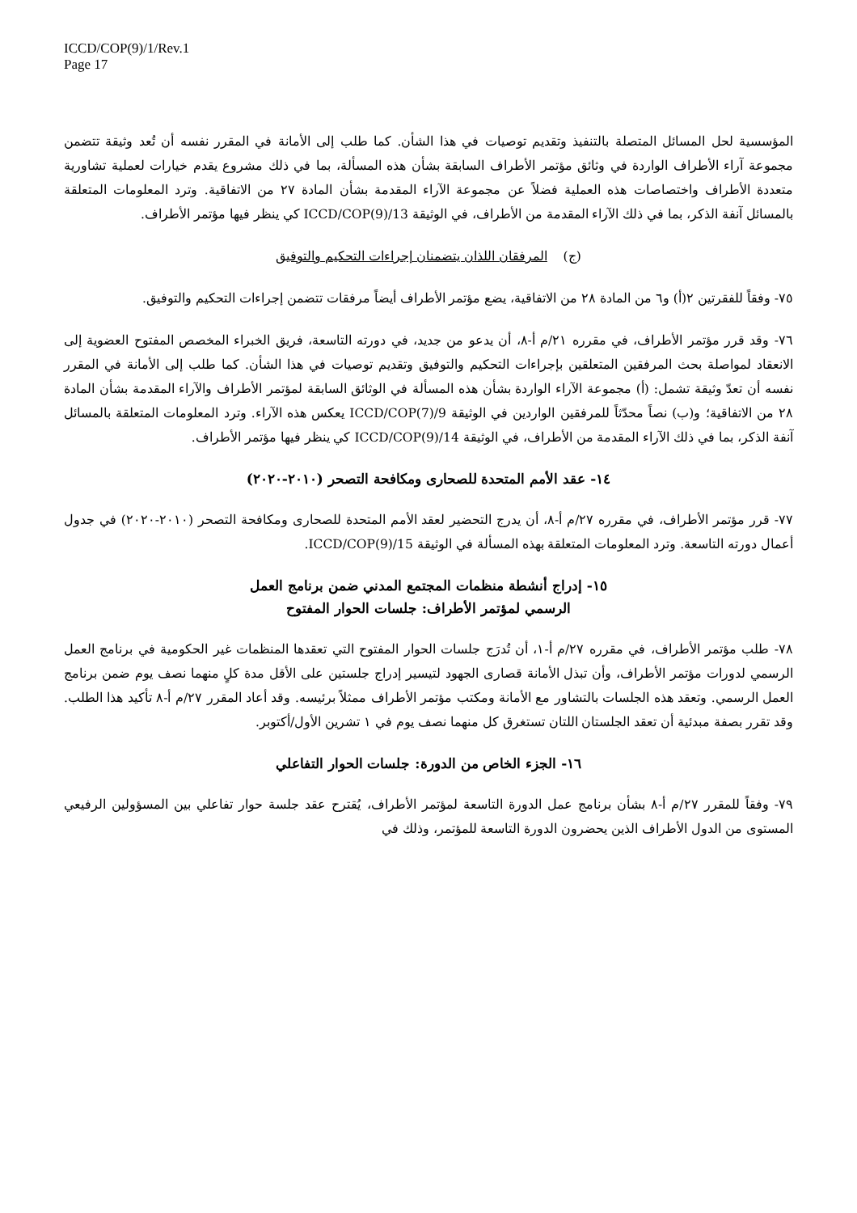ICCD/COP(9)/1/Rev.1
Page 17
المؤسسية لحل المسائل المتصلة بالتنفيذ وتقديم توصيات في هذا الشأن. كما طلب إلى الأمانة في المقرر نفسه أن تُعد وثيقة تتضمن مجموعة آراء الأطراف الواردة في وثائق مؤتمر الأطراف السابقة بشأن هذه المسألة، بما في ذلك مشروع يقدم خيارات لعملية تشاورية متعددة الأطراف واختصاصات هذه العملية فضلاً عن مجموعة الآراء المقدمة بشأن المادة ٢٧ من الاتفاقية. وترد المعلومات المتعلقة بالمسائل آنفة الذكر، بما في ذلك الآراء المقدمة من الأطراف، في الوثيقة ICCD/COP(9)/13 كي ينظر فيها مؤتمر الأطراف.
(ج) المرفقان اللذان يتضمنان إجراءات التحكيم والتوفيق
٧٥- وفقاً للفقرتين ٢(أ) و٦ من المادة ٢٨ من الاتفاقية، يضع مؤتمر الأطراف أيضاً مرفقات تتضمن إجراءات التحكيم والتوفيق.
٧٦- وقد قرر مؤتمر الأطراف، في مقرره ٢١/م أ-٨، أن يدعو من جديد، في دورته التاسعة، فريق الخبراء المخصص المفتوح العضوية إلى الانعقاد لمواصلة بحث المرفقين المتعلقين بإجراءات التحكيم والتوفيق وتقديم توصيات في هذا الشأن. كما طلب إلى الأمانة في المقرر نفسه أن تعدّ وثيقة تشمل: (أ) مجموعة الآراء الواردة بشأن هذه المسألة في الوثائق السابقة لمؤتمر الأطراف والآراء المقدمة بشأن المادة ٢٨ من الاتفاقية؛ و(ب) نصاً محدّثاً للمرفقين الواردين في الوثيقة ICCD/COP(7)/9 يعكس هذه الآراء. وترد المعلومات المتعلقة بالمسائل آنفة الذكر، بما في ذلك الآراء المقدمة من الأطراف، في الوثيقة ICCD/COP(9)/14 كي ينظر فيها مؤتمر الأطراف.
١٤- عقد الأمم المتحدة للصحارى ومكافحة التصحر (٢٠١٠-٢٠٢٠)
٧٧- قرر مؤتمر الأطراف، في مقرره ٢٧/م أ-٨، أن يدرج التحضير لعقد الأمم المتحدة للصحارى ومكافحة التصحر (٢٠١٠-٢٠٢٠) في جدول أعمال دورته التاسعة. وترد المعلومات المتعلقة بهذه المسألة في الوثيقة ICCD/COP(9)/15.
١٥- إدراج أنشطة منظمات المجتمع المدني ضمن برنامج العمل
الرسمي لمؤتمر الأطراف: جلسات الحوار المفتوح
٧٨- طلب مؤتمر الأطراف، في مقرره ٢٧/م أ-١، أن تُدرَج جلسات الحوار المفتوح التي تعقدها المنظمات غير الحكومية في برنامج العمل الرسمي لدورات مؤتمر الأطراف، وأن تبذل الأمانة قصارى الجهود لتيسير إدراج جلستين على الأقل مدة كلٍ منهما نصف يوم ضمن برنامج العمل الرسمي. وتعقد هذه الجلسات بالتشاور مع الأمانة ومكتب مؤتمر الأطراف ممثلاً برئيسه. وقد أعاد المقرر ٢٧/م أ-٨ تأكيد هذا الطلب. وقد تقرر بصفة مبدئية أن تعقد الجلستان اللتان تستغرق كل منهما نصف يوم في ١ تشرين الأول/أكتوبر.
١٦- الجزء الخاص من الدورة: جلسات الحوار التفاعلي
٧٩- وفقاً للمقرر ٢٧/م أ-٨ بشأن برنامج عمل الدورة التاسعة لمؤتمر الأطراف، يُقترح عقد جلسة حوار تفاعلي بين المسؤولين الرفيعي المستوى من الدول الأطراف الذين يحضرون الدورة التاسعة للمؤتمر، وذلك في